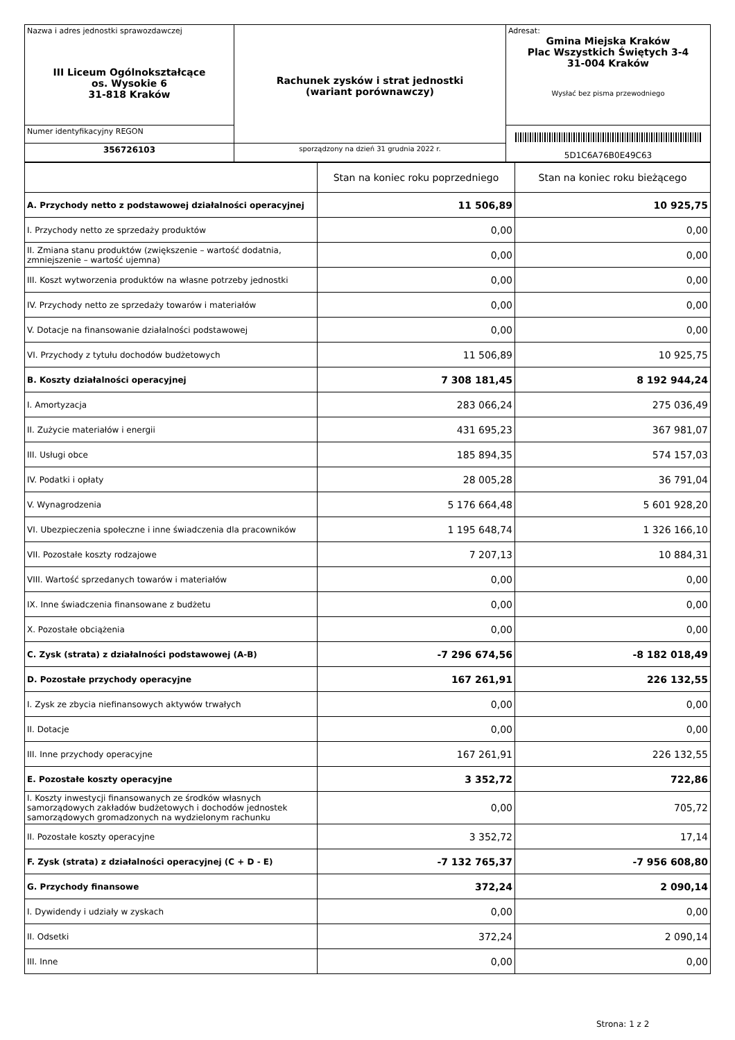| Nazwa i adres jednostki sprawozdawczej III Liceum Ogólnokształcące os. Wysokie 6 31-818 Kraków | Rachunek zysków i strat jednostki (wariant porównawczy) | Adresat: Gmina Miejska Kraków Plac Wszystkich Świętych 3-4 31-004 Kraków Wysłać bez pisma przewodniego |
| Numer identyfikacyjny REGON | | 5D1C6A76B0E49C63 |
| 356726103 | sporządzony na dzień 31 grudnia 2022 r. | |
| | Stan na koniec roku poprzedniego | Stan na koniec roku bieżącego |
| --- | --- | --- |
| A. Przychody netto z podstawowej działalności operacyjnej | 11 506,89 | 10 925,75 |
| I. Przychody netto ze sprzedaży produktów | 0,00 | 0,00 |
| II. Zmiana stanu produktów (zwiększenie – wartość dodatnia, zmniejszenie – wartość ujemna) | 0,00 | 0,00 |
| III. Koszt wytworzenia produktów na własne potrzeby jednostki | 0,00 | 0,00 |
| IV. Przychody netto ze sprzedaży towarów i materiałów | 0,00 | 0,00 |
| V. Dotacje na finansowanie działalności podstawowej | 0,00 | 0,00 |
| VI. Przychody z tytułu dochodów budżetowych | 11 506,89 | 10 925,75 |
| B. Koszty działalności operacyjnej | 7 308 181,45 | 8 192 944,24 |
| I. Amortyzacja | 283 066,24 | 275 036,49 |
| II. Zużycie materiałów i energii | 431 695,23 | 367 981,07 |
| III. Usługi obce | 185 894,35 | 574 157,03 |
| IV. Podatki i opłaty | 28 005,28 | 36 791,04 |
| V. Wynagrodzenia | 5 176 664,48 | 5 601 928,20 |
| VI. Ubezpieczenia społeczne i inne świadczenia dla pracowników | 1 195 648,74 | 1 326 166,10 |
| VII. Pozostałe koszty rodzajowe | 7 207,13 | 10 884,31 |
| VIII. Wartość sprzedanych towarów i materiałów | 0,00 | 0,00 |
| IX. Inne świadczenia finansowane z budżetu | 0,00 | 0,00 |
| X. Pozostałe obciążenia | 0,00 | 0,00 |
| C. Zysk (strata) z działalności podstawowej (A-B) | -7 296 674,56 | -8 182 018,49 |
| D. Pozostałe przychody operacyjne | 167 261,91 | 226 132,55 |
| I. Zysk ze zbycia niefinansowych aktywów trwałych | 0,00 | 0,00 |
| II. Dotacje | 0,00 | 0,00 |
| III. Inne przychody operacyjne | 167 261,91 | 226 132,55 |
| E. Pozostałe koszty operacyjne | 3 352,72 | 722,86 |
| I. Koszty inwestycji finansowanych ze środków własnych samorządowych zakładów budżetowych i dochodów jednostek samorządowych gromadzonych na wydzielonym rachunku | 0,00 | 705,72 |
| II. Pozostałe koszty operacyjne | 3 352,72 | 17,14 |
| F. Zysk (strata) z działalności operacyjnej (C + D - E) | -7 132 765,37 | -7 956 608,80 |
| G. Przychody finansowe | 372,24 | 2 090,14 |
| I. Dywidendy i udziały w zyskach | 0,00 | 0,00 |
| II. Odsetki | 372,24 | 2 090,14 |
| III. Inne | 0,00 | 0,00 |
Strona: 1 z 2